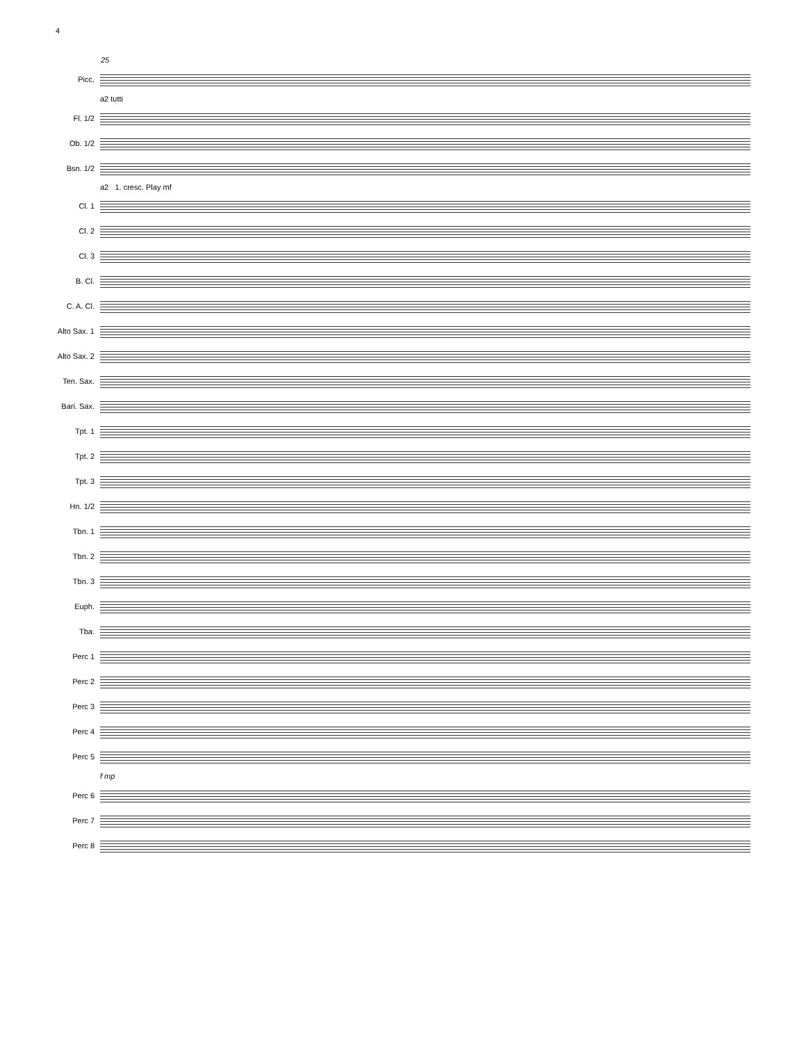4
25
Picc.
a2 tutti
Fl. 1/2
Ob. 1/2
Bsn. 1/2
a2 1. cresc. Play mf
Cl. 1
Cl. 2
Cl. 3
B. Cl.
C. A. Cl.
Alto Sax. 1
Alto Sax. 2
Ten. Sax.
Bari. Sax.
Tpt. 1
Tpt. 2
Tpt. 3
Hn. 1/2
Tbn. 1
Tbn. 2
Tbn. 3
Euph.
Tba.
Perc 1
Perc 2
Perc 3
Perc 4
Perc 5
f mp
Perc 6
Perc 7
Perc 8